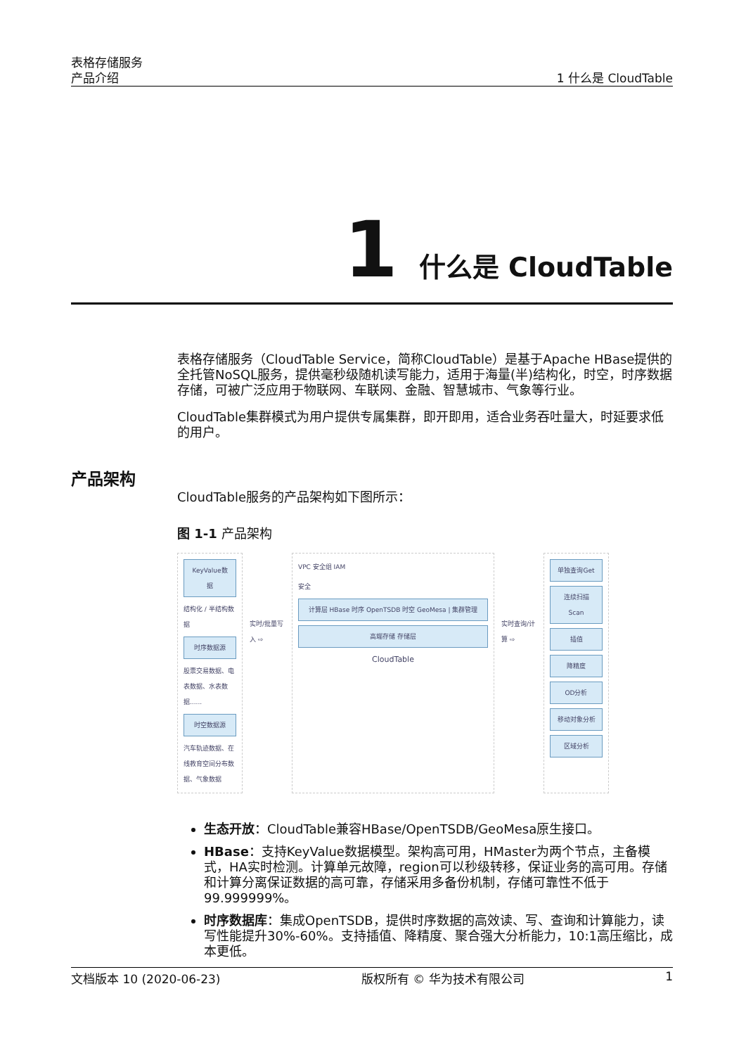表格存储服务
产品介绍
1 什么是 CloudTable
1 什么是 CloudTable
产品架构
表格存储服务（CloudTable Service，简称CloudTable）是基于Apache HBase提供的全托管NoSQL服务，提供毫秒级随机读写能力，适用于海量(半)结构化，时空，时序数据存储，可被广泛应用于物联网、车联网、金融、智慧城市、气象等行业。
CloudTable集群模式为用户提供专属集群，即开即用，适合业务吞吐量大，时延要求低的用户。
CloudTable服务的产品架构如下图所示：
图 1-1 产品架构
KeyValue数据
结构化 / 半结构数据
时序数据源
股票交易数据、电表数据、水表数据......
时空数据源
汽车轨迹数据、在线教育空间分布数据、气象数据
实时/批量写入 ⇨
VPC 安全组 IAM
安全
计算层 HBase 时序 OpenTSDB 时空 GeoMesa | 集群管理
高端存储 存储层
CloudTable
实时查询/计算 ⇨
单独查询Get
连续扫描Scan
插值
降精度
OD分析
移动对象分析
区域分析
生态开放：CloudTable兼容HBase/OpenTSDB/GeoMesa原生接口。
HBase：支持KeyValue数据模型。架构高可用，HMaster为两个节点，主备模式，HA实时检测。计算单元故障，region可以秒级转移，保证业务的高可用。存储和计算分离保证数据的高可靠，存储采用多备份机制，存储可靠性不低于99.999999%。
时序数据库：集成OpenTSDB，提供时序数据的高效读、写、查询和计算能力，读写性能提升30%-60%。支持插值、降精度、聚合强大分析能力，10:1高压缩比，成本更低。
文档版本 10 (2020-06-23) 版权所有 © 华为技术有限公司 1